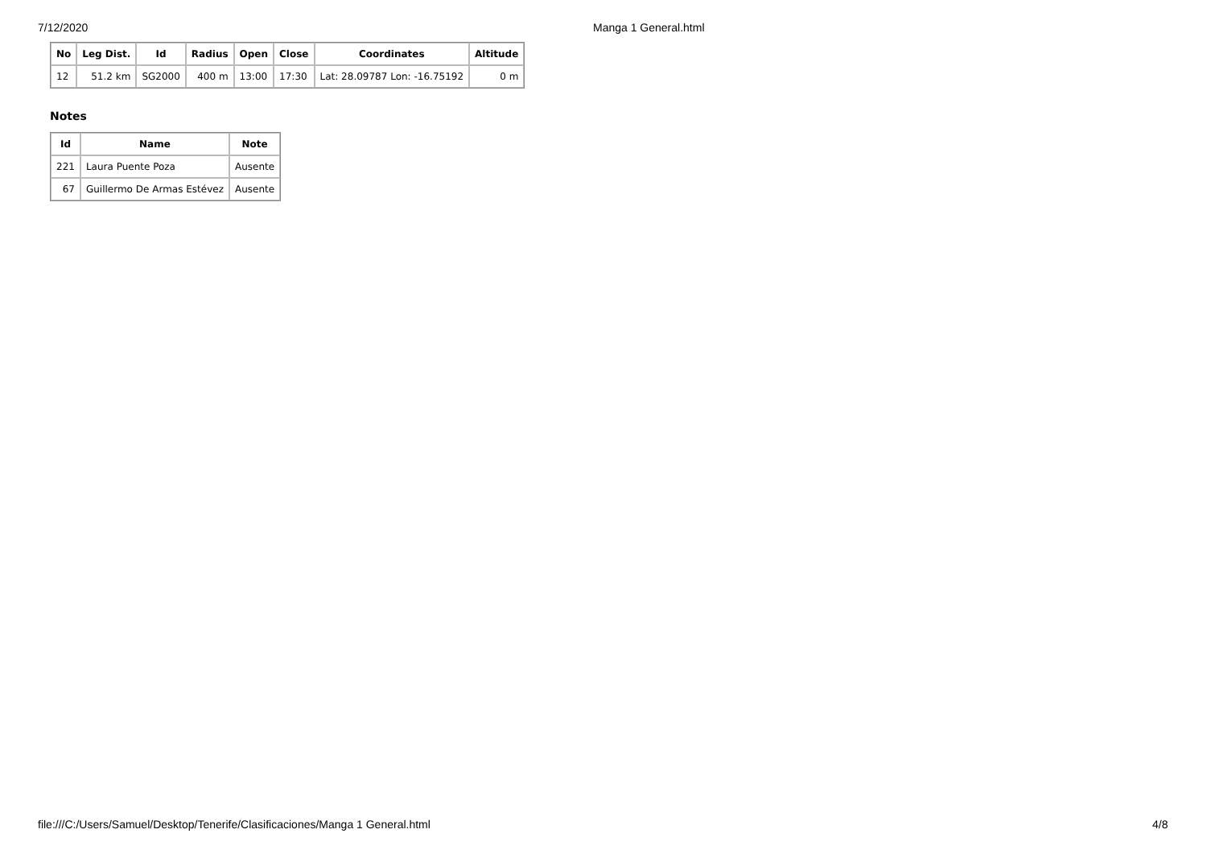7/12/2020 Manga 1 General.html
| No | Leg Dist. | Id | Radius | Open | Close | Coordinates | Altitude |
| --- | --- | --- | --- | --- | --- | --- | --- |
| 12 | 51.2 km | SG2000 | 400 m | 13:00 | 17:30 | Lat: 28.09787 Lon: -16.75192 | 0 m |
Notes
| Id | Name | Note |
| --- | --- | --- |
| 221 | Laura Puente Poza | Ausente |
| 67 | Guillermo De Armas Estévez | Ausente |
file:///C:/Users/Samuel/Desktop/Tenerife/Clasificaciones/Manga 1 General.html
4/8